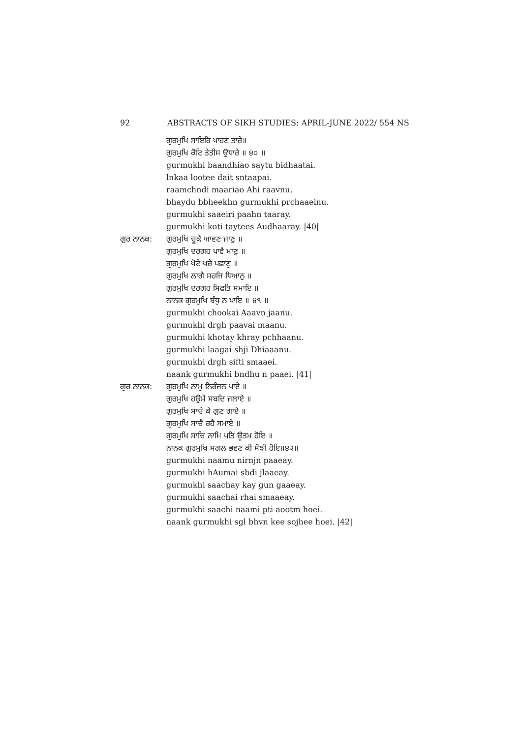92 ABSTRACTS OF SIKH STUDIES: APRIL-JUNE 2022/ 554 NS
ਗੁਰਮੁਖਿ ਸਾਇਰਿ ਪਾਹਣ ਤਾਰੇ॥
ਗੁਰਮੁਖਿ ਕੋਟਿ ਤੇਤੀਸ ਉਧਾਰੇ ॥ ੪੦ ॥
gurmukhi baandhiao saytu bidhaatai.
lnkaa lootee dait sntaapai.
raamchndi maariao Ahi raavnu.
bhaydu bbheekhn gurmukhi prchaaeinu.
gurmukhi saaeiri paahn taaray.
gurmukhi koti taytees Audhaaray. |40|
ਗੁਰ ਨਾਨਕ:
ਗੁਰਮੁਖਿ ਚੂਕੈ ਆਵਣ ਜਾਣੁ ॥
ਗੁਰਮੁਖਿ ਦਰਗਹ ਪਾਵੈ ਮਾਣੁ ॥
ਗੁਰਮੁਖਿ ਖੋਟੇ ਖਰੇ ਪਛਾਣੁ ॥
ਗੁਰਮੁਖਿ ਲਾਗੈ ਸਹਜਿ ਧਿਆਨੁ ॥
ਗੁਰਮੁਖਿ ਦਰਗਹ ਸਿਫਤਿ ਸਮਾਇ ॥
ਨਾਨਕ ਗੁਰਮੁਖਿ ਬੰਧੁ ਨ ਪਾਇ ॥ ੪੧ ॥
gurmukhi chookai Aaavn jaanu.
gurmukhi drgh paavai maanu.
gurmukhi khotay khray pchhaanu.
gurmukhi laagai shji Dhiaaanu.
gurmukhi drgh sifti smaaei.
naank gurmukhi bndhu n paaei. |41|
ਗੁਰ ਨਾਨਕ:
ਗੁਰਮੁਖਿ ਨਾਮੁ ਨਿਰੰਜਨ ਪਾਏ ॥
ਗੁਰਮੁਖਿ ਹਉਮੈ ਸਬਦਿ ਜਲਾਏ ॥
ਗੁਰਮੁਖਿ ਸਾਚੇ ਕੇ ਗੁਣ ਗਾਏ ॥
ਗੁਰਮੁਖਿ ਸਾਚੈ ਰਹੈ ਸਮਾਏ ॥
ਗੁਰਮੁਖਿ ਸਾਚਿ ਨਾਮਿ ਪਤਿ ਊਤਮ ਹੋਇ ॥
ਨਾਨਕ ਗੁਰਮੁਖਿ ਸਗਲ ਭਵਣ ਕੀ ਸੋਝੀ ਹੋਇ॥੪੨॥
gurmukhi naamu nirnjn paaeay.
gurmukhi hAumai sbdi jlaaeay.
gurmukhi saachay kay gun gaaeay.
gurmukhi saachai rhai smaaeay.
gurmukhi saachi naami pti aootm hoei.
naank gurmukhi sgl bhvn kee sojhee hoei. |42|